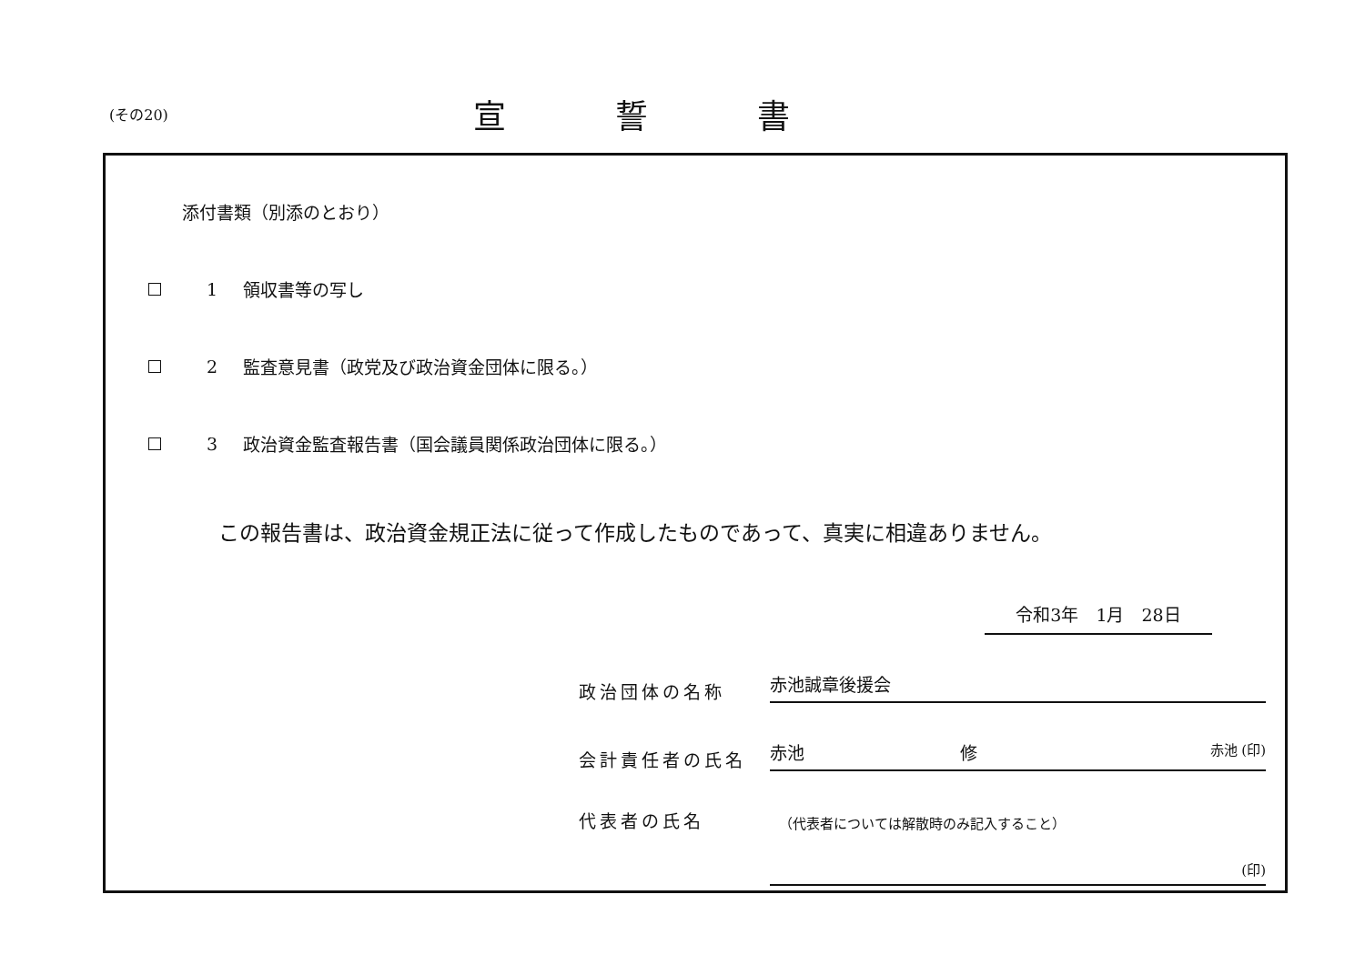(その20)
宣誓書
添付書類（別添のとおり）
1 領収書等の写し
2
監査意見書（政党及び政治資金団体に限る。）
3
政治資金監査報告書（国会議員関係政治団体に限る。）
この報告書は、政治資金規正法に従って作成したものであって、真実に相違ありません。
令和3年　1月　28日
政治団体の名称
赤池誠章後援会
会計責任者の氏名
赤池　　　　　　　　　修 赤池 (印)
代表者の氏名
（代表者については解散時のみ記入すること）
(印)